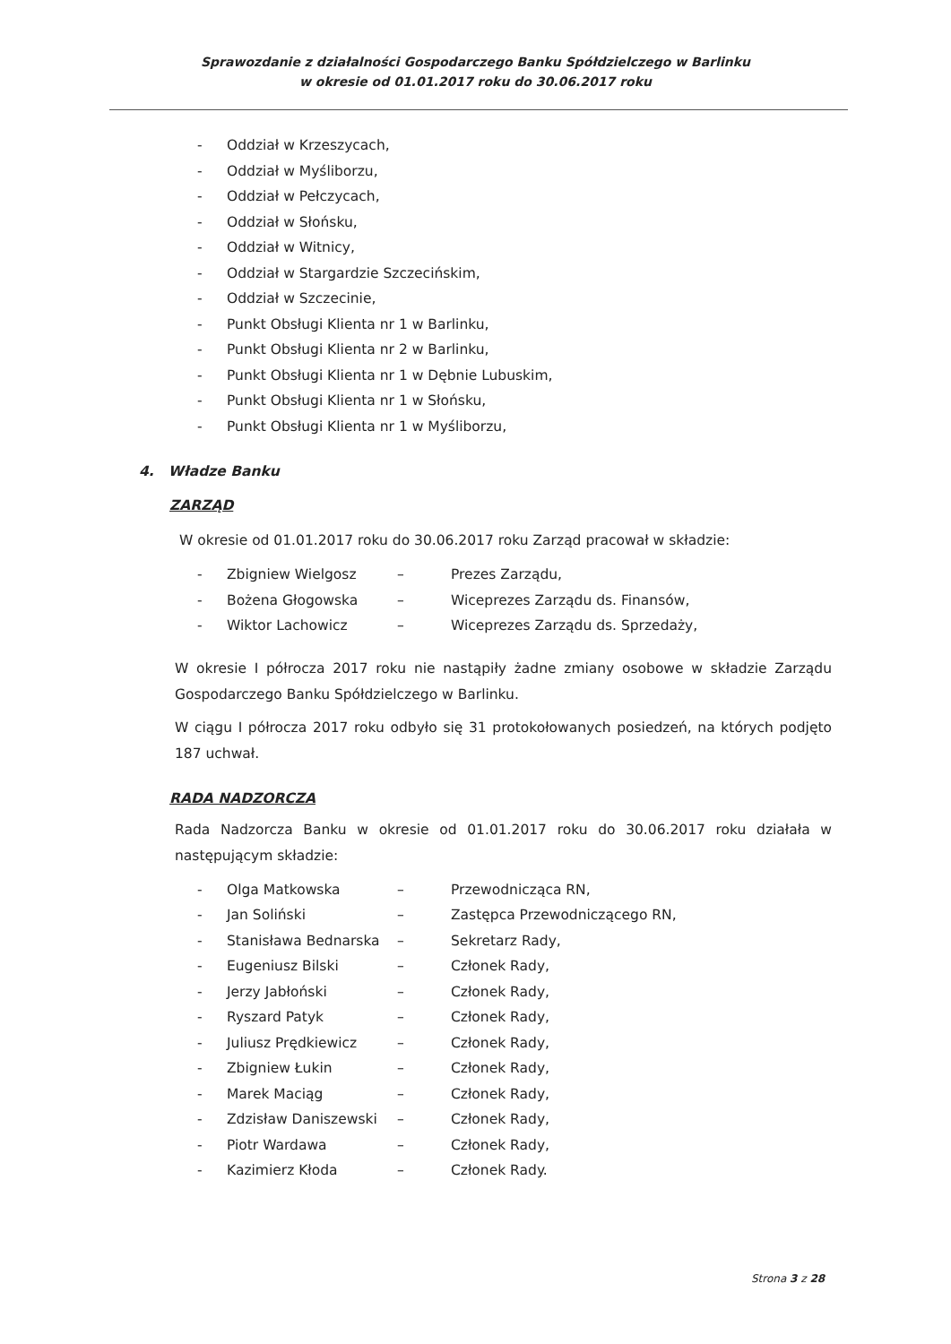Sprawozdanie z działalności Gospodarczego Banku Spółdzielczego w Barlinku
w okresie od 01.01.2017 roku do 30.06.2017 roku
- Oddział w Krzeszycach,
- Oddział w Myśliborzu,
- Oddział w Pełczycach,
- Oddział w Słońsku,
- Oddział w Witnicy,
- Oddział w Stargardzie Szczecińskim,
- Oddział w Szczecinie,
- Punkt Obsługi Klienta nr 1 w Barlinku,
- Punkt Obsługi Klienta nr 2 w Barlinku,
- Punkt Obsługi Klienta nr 1 w Dębnie Lubuskim,
- Punkt Obsługi Klienta nr 1 w Słońsku,
- Punkt Obsługi Klienta nr 1 w Myśliborzu,
4. Władze Banku
ZARZĄD
W okresie od 01.01.2017 roku do 30.06.2017 roku Zarząd pracował w składzie:
- Zbigniew Wielgosz – Prezes Zarządu,
- Bożena Głogowska – Wiceprezes Zarządu ds. Finansów,
- Wiktor Lachowicz – Wiceprezes Zarządu ds. Sprzedaży,
W okresie I półrocza 2017 roku nie nastąpiły żadne zmiany osobowe w składzie Zarządu Gospodarczego Banku Spółdzielczego w Barlinku.
W ciągu I półrocza 2017 roku odbyło się 31 protokołowanych posiedzeń, na których podjęto 187 uchwał.
RADA NADZORCZA
Rada Nadzorcza Banku w okresie od 01.01.2017 roku do 30.06.2017 roku działała w następującym składzie:
- Olga Matkowska – Przewodnicząca RN,
- Jan Soliński – Zastępca Przewodniczącego RN,
- Stanisława Bednarska – Sekretarz Rady,
- Eugeniusz Bilski – Członek Rady,
- Jerzy Jabłoński – Członek Rady,
- Ryszard Patyk – Członek Rady,
- Juliusz Prędkiewicz – Członek Rady,
- Zbigniew Łukin – Członek Rady,
- Marek Maciąg – Członek Rady,
- Zdzisław Daniszewski – Członek Rady,
- Piotr Wardawa – Członek Rady,
- Kazimierz Kłoda – Członek Rady.
Strona 3 z 28